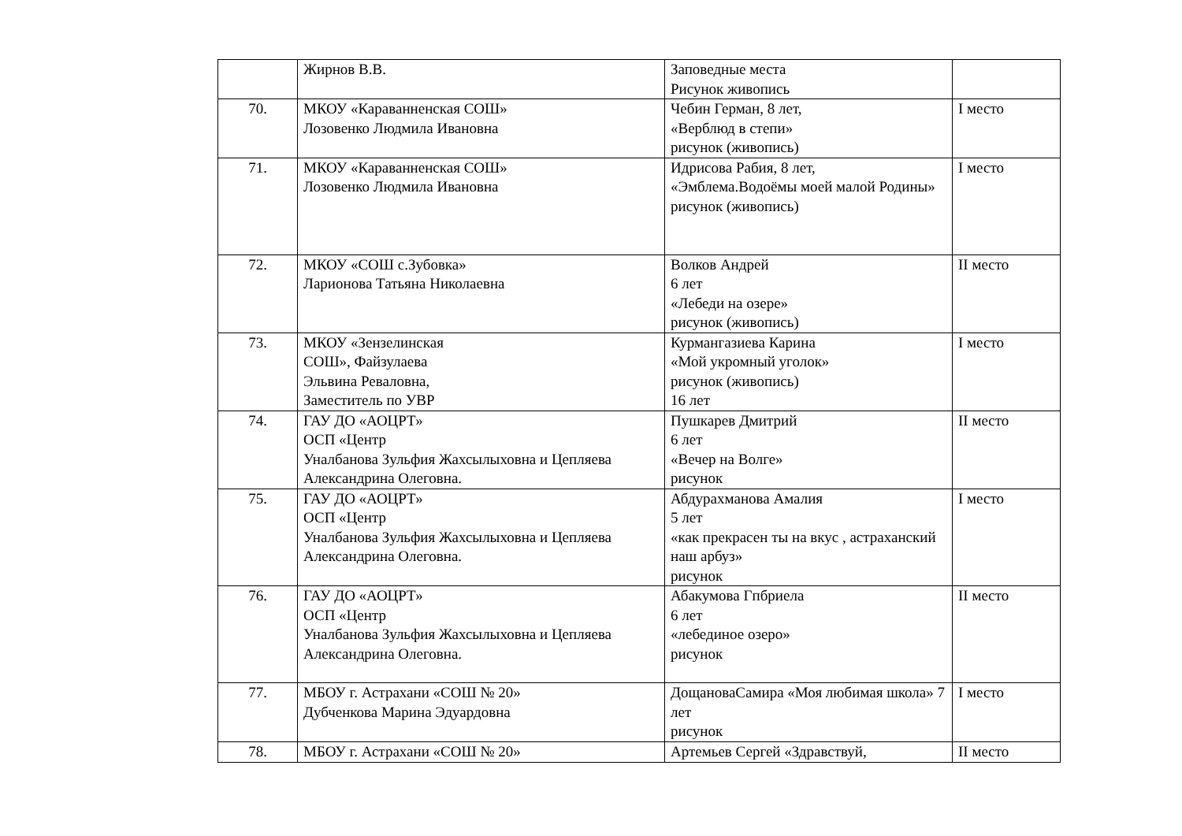| | Жирнов В.В. | Заповедные места Рисунок живопись | |
| 70. | МКОУ «Караванненская СОШ» Лозовенко Людмила Ивановна | Чебин Герман, 8 лет, «Верблюд в степи» рисунок (живопись) | I место |
| 71. | МКОУ «Караванненская СОШ» Лозовенко Людмила Ивановна | Идрисова Рабия, 8 лет, «Эмблема.Водоёмы моей малой Родины» рисунок (живопись) | I место |
| 72. | МКОУ «СОШ с.Зубовка» Ларионова Татьяна Николаевна | Волков Андрей 6 лет «Лебеди на озере» рисунок (живопись) | II место |
| 73. | МКОУ «Зензелинская СОШ», Файзулаева Эльвина Реваловна, Заместитель по УВР | Курмангазиева Карина «Мой укромный уголок» рисунок (живопись) 16 лет | I место |
| 74. | ГАУ ДО «АОЦРТ» ОСП «Центр Уналбанова Зульфия Жахсылыховна и Цепляева Александрина Олеговна. | Пушкарев Дмитрий 6 лет «Вечер на Волге» рисунок | II место |
| 75. | ГАУ ДО «АОЦРТ» ОСП «Центр Уналбанова Зульфия Жахсылыховна и Цепляева Александрина Олеговна. | Абдурахманова Амалия 5 лет «как прекрасен ты на вкус , астраханский наш арбуз» рисунок | I место |
| 76. | ГАУ ДО «АОЦРТ» ОСП «Центр Уналбанова Зульфия Жахсылыховна и Цепляева Александрина Олеговна. | Абакумова Гпбриела 6 лет «лебединое озеро» рисунок | II место |
| 77. | МБОУ г. Астрахани «СОШ № 20» Дубченкова Марина Эдуардовна | ДощановаСамира «Моя любимая школа» 7 лет рисунок | I место |
| 78. | МБОУ г. Астрахани «СОШ № 20» | Артемьев Сергей «Здравствуй, | II место |